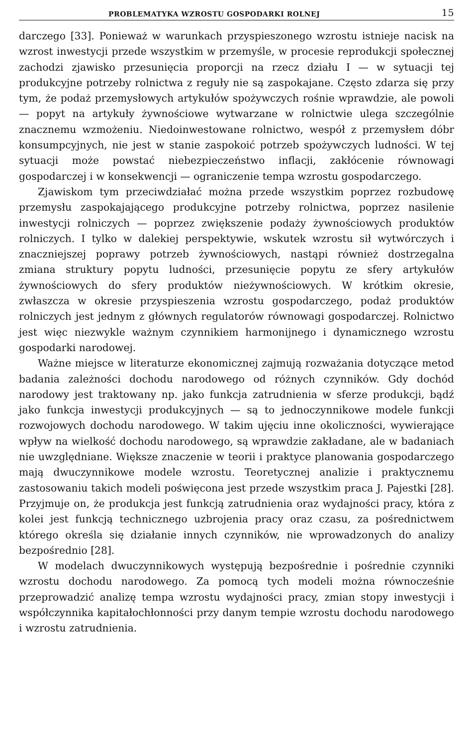PROBLEMATYKA WZROSTU GOSPODARKI ROLNEJ 15
darczego [33]. Ponieważ w warunkach przyspieszonego wzrostu istnieje nacisk na wzrost inwestycji przede wszystkim w przemyśle, w procesie reprodukcji społecznej zachodzi zjawisko przesunięcia proporcji na rzecz działu I — w sytuacji tej produkcyjne potrzeby rolnictwa z reguły nie są zaspokajane. Często zdarza się przy tym, że podaż przemysłowych artykułów spożywczych rośnie wprawdzie, ale powoli — popyt na artykuły żywnościowe wytwarzane w rolnictwie ulega szczególnie znacznemu wzmożeniu. Niedoinwestowane rolnictwo, wespół z przemysłem dóbr konsumpcyjnych, nie jest w stanie zaspokoić potrzeb spożywczych ludności. W tej sytuacji może powstać niebezpieczeństwo inflacji, zakłócenie równowagi gospodarczej i w konsekwencji — ograniczenie tempa wzrostu gospodarczego.
Zjawiskom tym przeciwdziałać można przede wszystkim poprzez rozbudowę przemysłu zaspokajającego produkcyjne potrzeby rolnictwa, poprzez nasilenie inwestycji rolniczych — poprzez zwiększenie podaży żywnościowych produktów rolniczych. I tylko w dalekiej perspektywie, wskutek wzrostu sił wytwórczych i znaczniejszej poprawy potrzeb żywnościowych, nastąpi również dostrzegalna zmiana struktury popytu ludności, przesunięcie popytu ze sfery artykułów żywnościowych do sfery produktów nieżywnościowych. W krótkim okresie, zwłaszcza w okresie przyspieszenia wzrostu gospodarczego, podaż produktów rolniczych jest jednym z głównych regulatorów równowagi gospodarczej. Rolnictwo jest więc niezwykle ważnym czynnikiem harmonijnego i dynamicznego wzrostu gospodarki narodowej.
Ważne miejsce w literaturze ekonomicznej zajmują rozważania dotyczące metod badania zależności dochodu narodowego od różnych czynników. Gdy dochód narodowy jest traktowany np. jako funkcja zatrudnienia w sferze produkcji, bądź jako funkcja inwestycji produkcyjnych — są to jednoczynnikowe modele funkcji rozwojowych dochodu narodowego. W takim ujęciu inne okoliczności, wywierające wpływ na wielkość dochodu narodowego, są wprawdzie zakładane, ale w badaniach nie uwzględniane. Większe znaczenie w teorii i praktyce planowania gospodarczego mają dwuczynnikowe modele wzrostu. Teoretycznej analizie i praktycznemu zastosowaniu takich modeli poświęcona jest przede wszystkim praca J. Pajestki [28]. Przyjmuje on, że produkcja jest funkcją zatrudnienia oraz wydajności pracy, która z kolei jest funkcją technicznego uzbrojenia pracy oraz czasu, za pośrednictwem którego określa się działanie innych czynników, nie wprowadzonych do analizy bezpośrednio [28].
W modelach dwuczynnikowych występują bezpośrednie i pośrednie czynniki wzrostu dochodu narodowego. Za pomocą tych modeli można równocześnie przeprowadzić analizę tempa wzrostu wydajności pracy, zmian stopy inwestycji i współczynnika kapitałochłonności przy danym tempie wzrostu dochodu narodowego i wzrostu zatrudnienia.